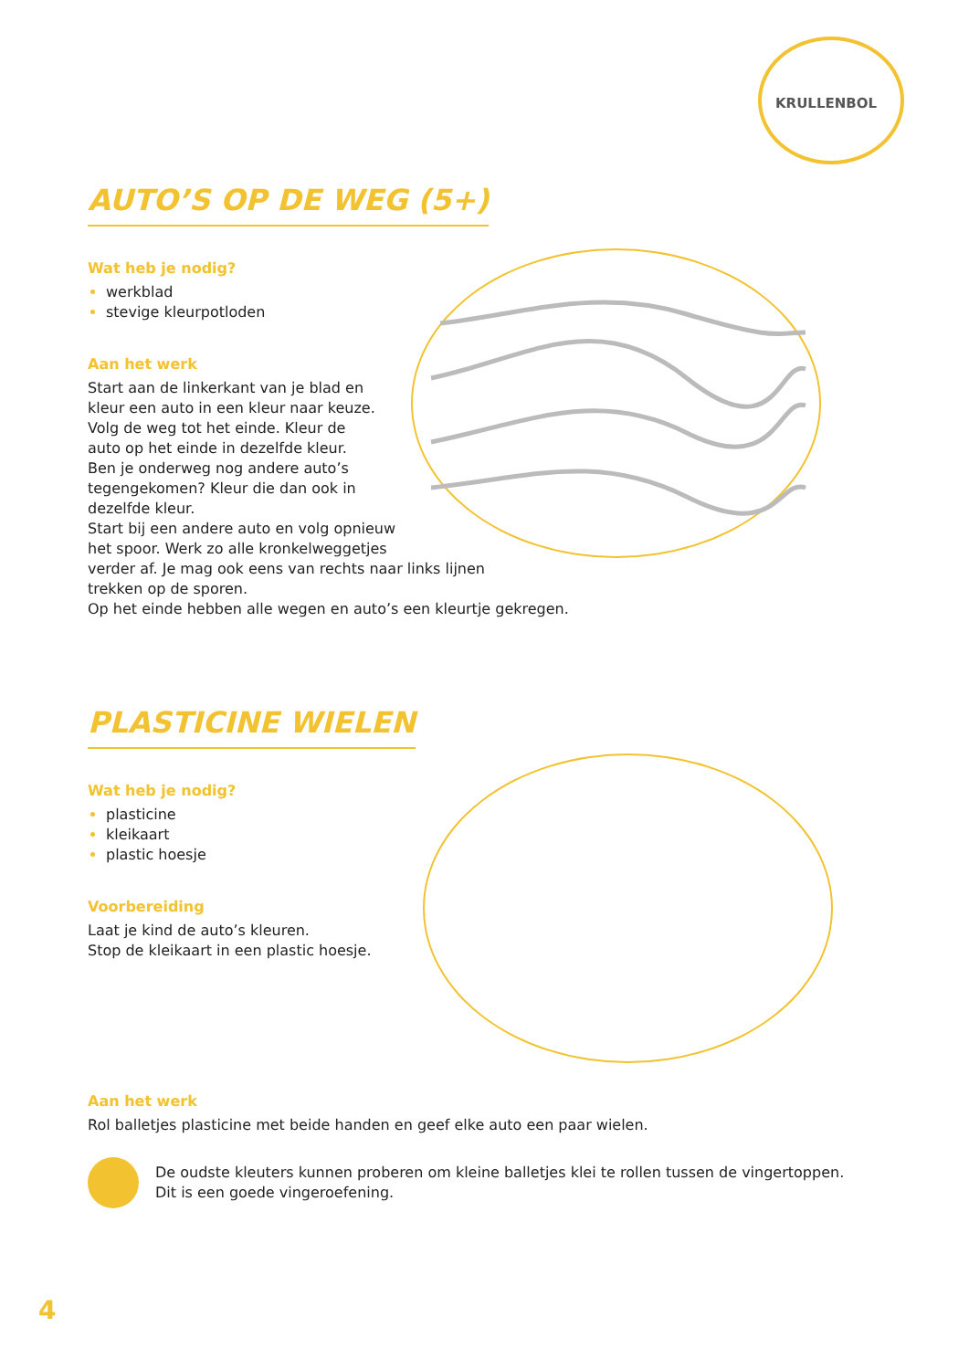KRULLENBOL
AUTO’S OP DE WEG (5+)
Wat heb je nodig?
werkblad
stevige kleurpotloden
Aan het werk
Start aan de linkerkant van je blad en
kleur een auto in een kleur naar keuze.
Volg de weg tot het einde. Kleur de
auto op het einde in dezelfde kleur.
Ben je onderweg nog andere auto’s
tegengekomen? Kleur die dan ook in
dezelfde kleur.
Start bij een andere auto en volg opnieuw
het spoor. Werk zo alle kronkelweggetjes
verder af. Je mag ook eens van rechts naar links lijnen
trekken op de sporen.
Op het einde hebben alle wegen en auto’s een kleurtje gekregen.
PLASTICINE WIELEN
Wat heb je nodig?
plasticine
kleikaart
plastic hoesje
Voorbereiding
Laat je kind de auto’s kleuren.
Stop de kleikaart in een plastic hoesje.
Aan het werk
Rol balletjes plasticine met beide handen en geef elke auto een paar wielen.
De oudste kleuters kunnen proberen om kleine balletjes klei te rollen tussen de vingertoppen.
Dit is een goede vingeroefening.
4